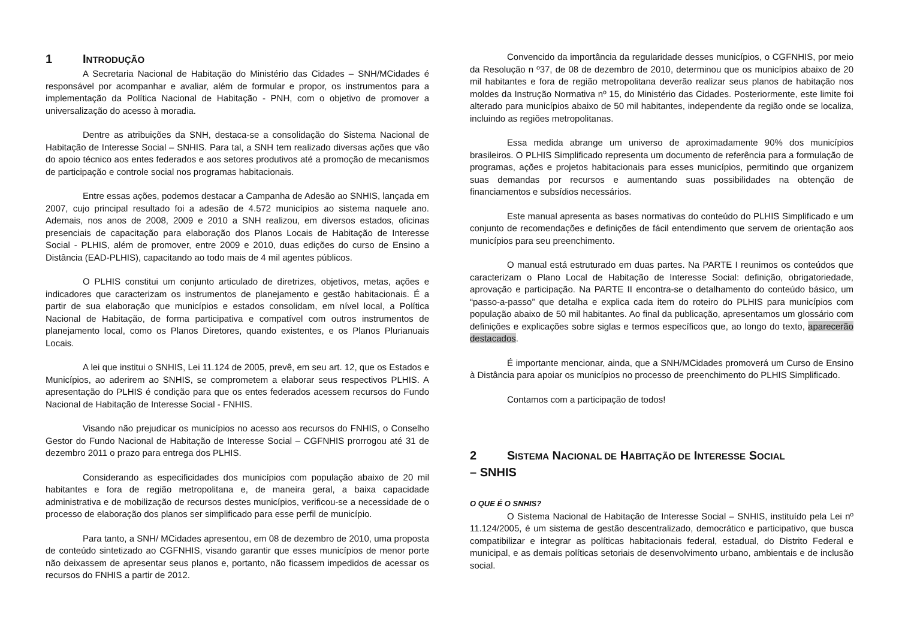1 INTRODUÇÃO
A Secretaria Nacional de Habitação do Ministério das Cidades – SNH/MCidades é responsável por acompanhar e avaliar, além de formular e propor, os instrumentos para a implementação da Política Nacional de Habitação - PNH, com o objetivo de promover a universalização do acesso à moradia.
Dentre as atribuições da SNH, destaca-se a consolidação do Sistema Nacional de Habitação de Interesse Social – SNHIS. Para tal, a SNH tem realizado diversas ações que vão do apoio técnico aos entes federados e aos setores produtivos até a promoção de mecanismos de participação e controle social nos programas habitacionais.
Entre essas ações, podemos destacar a Campanha de Adesão ao SNHIS, lançada em 2007, cujo principal resultado foi a adesão de 4.572 municípios ao sistema naquele ano. Ademais, nos anos de 2008, 2009 e 2010 a SNH realizou, em diversos estados, oficinas presenciais de capacitação para elaboração dos Planos Locais de Habitação de Interesse Social - PLHIS, além de promover, entre 2009 e 2010, duas edições do curso de Ensino a Distância (EAD-PLHIS), capacitando ao todo mais de 4 mil agentes públicos.
O PLHIS constitui um conjunto articulado de diretrizes, objetivos, metas, ações e indicadores que caracterizam os instrumentos de planejamento e gestão habitacionais. É a partir de sua elaboração que municípios e estados consolidam, em nível local, a Política Nacional de Habitação, de forma participativa e compatível com outros instrumentos de planejamento local, como os Planos Diretores, quando existentes, e os Planos Plurianuais Locais.
A lei que institui o SNHIS, Lei 11.124 de 2005, prevê, em seu art. 12, que os Estados e Municípios, ao aderirem ao SNHIS, se comprometem a elaborar seus respectivos PLHIS. A apresentação do PLHIS é condição para que os entes federados acessem recursos do Fundo Nacional de Habitação de Interesse Social - FNHIS.
Visando não prejudicar os municípios no acesso aos recursos do FNHIS, o Conselho Gestor do Fundo Nacional de Habitação de Interesse Social – CGFNHIS prorrogou até 31 de dezembro 2011 o prazo para entrega dos PLHIS.
Considerando as especificidades dos municípios com população abaixo de 20 mil habitantes e fora de região metropolitana e, de maneira geral, a baixa capacidade administrativa e de mobilização de recursos destes municípios, verificou-se a necessidade de o processo de elaboração dos planos ser simplificado para esse perfil de município.
Para tanto, a SNH/ MCidades apresentou, em 08 de dezembro de 2010, uma proposta de conteúdo sintetizado ao CGFNHIS, visando garantir que esses municípios de menor porte não deixassem de apresentar seus planos e, portanto, não ficassem impedidos de acessar os recursos do FNHIS a partir de 2012.
Convencido da importância da regularidade desses municípios, o CGFNHIS, por meio da Resolução n º37, de 08 de dezembro de 2010, determinou que os municípios abaixo de 20 mil habitantes e fora de região metropolitana deverão realizar seus planos de habitação nos moldes da Instrução Normativa nº 15, do Ministério das Cidades. Posteriormente, este limite foi alterado para municípios abaixo de 50 mil habitantes, independente da região onde se localiza, incluindo as regiões metropolitanas.
Essa medida abrange um universo de aproximadamente 90% dos municípios brasileiros. O PLHIS Simplificado representa um documento de referência para a formulação de programas, ações e projetos habitacionais para esses municípios, permitindo que organizem suas demandas por recursos e aumentando suas possibilidades na obtenção de financiamentos e subsídios necessários.
Este manual apresenta as bases normativas do conteúdo do PLHIS Simplificado e um conjunto de recomendações e definições de fácil entendimento que servem de orientação aos municípios para seu preenchimento.
O manual está estruturado em duas partes. Na PARTE I reunimos os conteúdos que caracterizam o Plano Local de Habitação de Interesse Social: definição, obrigatoriedade, aprovação e participação. Na PARTE II encontra-se o detalhamento do conteúdo básico, um “passo-a-passo” que detalha e explica cada item do roteiro do PLHIS para municípios com população abaixo de 50 mil habitantes. Ao final da publicação, apresentamos um glossário com definições e explicações sobre siglas e termos específicos que, ao longo do texto, aparecerão destacados.
É importante mencionar, ainda, que a SNH/MCidades promoverá um Curso de Ensino à Distância para apoiar os municípios no processo de preenchimento do PLHIS Simplificado.
Contamos com a participação de todos!
2 SISTEMA NACIONAL DE HABITAÇÃO DE INTERESSE SOCIAL
– SNHIS
O QUE É O SNHIS?
O Sistema Nacional de Habitação de Interesse Social – SNHIS, instituído pela Lei nº 11.124/2005, é um sistema de gestão descentralizado, democrático e participativo, que busca compatibilizar e integrar as políticas habitacionais federal, estadual, do Distrito Federal e municipal, e as demais políticas setoriais de desenvolvimento urbano, ambientais e de inclusão social.